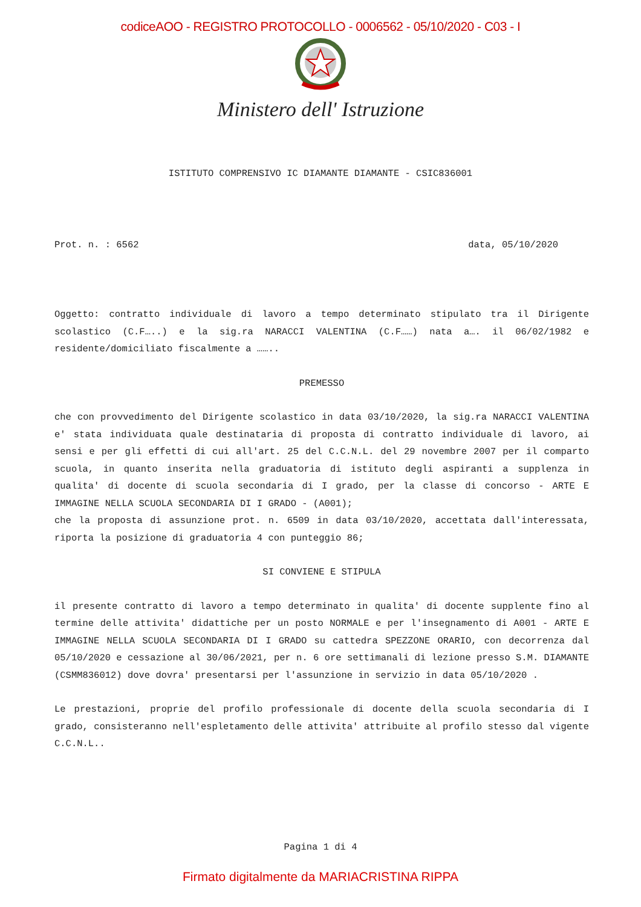codiceAOO - REGISTRO PROTOCOLLO - 0006562 - 05/10/2020 - C03 - I
Ministero dell' Istruzione
ISTITUTO COMPRENSIVO IC DIAMANTE DIAMANTE - CSIC836001
Prot. n. : 6562 data, 05/10/2020
Oggetto: contratto individuale di lavoro a tempo determinato stipulato tra il Dirigente scolastico (C.F…..) e la sig.ra NARACCI VALENTINA (C.F……) nata a…. il 06/02/1982 e residente/domiciliato fiscalmente a ……..
PREMESSO
che con provvedimento del Dirigente scolastico in data 03/10/2020, la sig.ra NARACCI VALENTINA e' stata individuata quale destinataria di proposta di contratto individuale di lavoro, ai sensi e per gli effetti di cui all'art. 25 del C.C.N.L. del 29 novembre 2007 per il comparto scuola, in quanto inserita nella graduatoria di istituto degli aspiranti a supplenza in qualita' di docente di scuola secondaria di I grado, per la classe di concorso - ARTE E IMMAGINE NELLA SCUOLA SECONDARIA DI I GRADO - (A001);
che la proposta di assunzione prot. n. 6509 in data 03/10/2020, accettata dall'interessata, riporta la posizione di graduatoria 4 con punteggio 86;
SI CONVIENE E STIPULA
il presente contratto di lavoro a tempo determinato in qualita' di docente supplente fino al termine delle attivita' didattiche per un posto NORMALE e per l'insegnamento di A001 - ARTE E IMMAGINE NELLA SCUOLA SECONDARIA DI I GRADO su cattedra SPEZZONE ORARIO, con decorrenza dal 05/10/2020 e cessazione al 30/06/2021, per n. 6 ore settimanali di lezione presso S.M. DIAMANTE (CSMM836012) dove dovra' presentarsi per l'assunzione in servizio in data 05/10/2020 .
Le prestazioni, proprie del profilo professionale di docente della scuola secondaria di I grado, consisteranno nell'espletamento delle attivita' attribuite al profilo stesso dal vigente C.C.N.L..
Pagina 1 di 4
Firmato digitalmente da MARIACRISTINA RIPPA